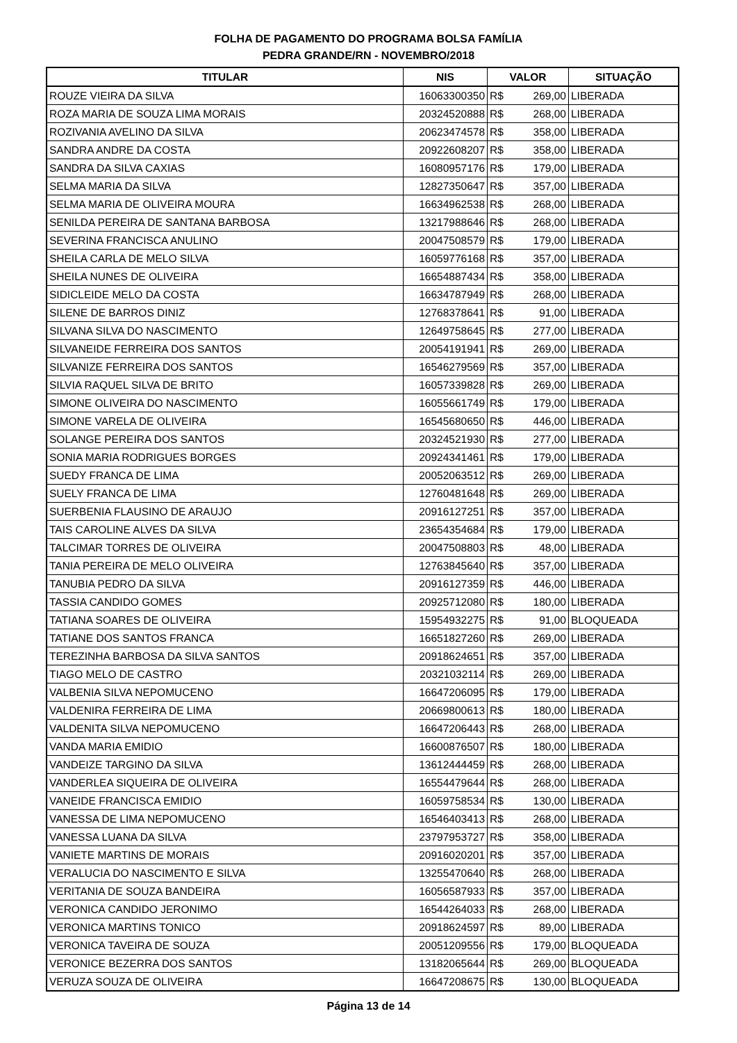FOLHA DE PAGAMENTO DO PROGRAMA BOLSA FAMÍLIA
PEDRA GRANDE/RN - NOVEMBRO/2018
| TITULAR | NIS | VALOR | SITUAÇÃO |
| --- | --- | --- | --- |
| ROUZE VIEIRA DA SILVA | 16063300350 | R$ 269,00 | LIBERADA |
| ROZA MARIA DE SOUZA LIMA MORAIS | 20324520888 | R$ 268,00 | LIBERADA |
| ROZIVANIA AVELINO DA SILVA | 20623474578 | R$ 358,00 | LIBERADA |
| SANDRA ANDRE DA COSTA | 20922608207 | R$ 358,00 | LIBERADA |
| SANDRA DA SILVA CAXIAS | 16080957176 | R$ 179,00 | LIBERADA |
| SELMA MARIA DA SILVA | 12827350647 | R$ 357,00 | LIBERADA |
| SELMA MARIA DE OLIVEIRA MOURA | 16634962538 | R$ 268,00 | LIBERADA |
| SENILDA PEREIRA DE SANTANA BARBOSA | 13217988646 | R$ 268,00 | LIBERADA |
| SEVERINA FRANCISCA ANULINO | 20047508579 | R$ 179,00 | LIBERADA |
| SHEILA CARLA DE MELO SILVA | 16059776168 | R$ 357,00 | LIBERADA |
| SHEILA NUNES DE OLIVEIRA | 16654887434 | R$ 358,00 | LIBERADA |
| SIDICLEIDE MELO DA COSTA | 16634787949 | R$ 268,00 | LIBERADA |
| SILENE DE BARROS DINIZ | 12768378641 | R$ 91,00 | LIBERADA |
| SILVANA SILVA DO NASCIMENTO | 12649758645 | R$ 277,00 | LIBERADA |
| SILVANEIDE FERREIRA DOS SANTOS | 20054191941 | R$ 269,00 | LIBERADA |
| SILVANIZE FERREIRA DOS SANTOS | 16546279569 | R$ 357,00 | LIBERADA |
| SILVIA RAQUEL SILVA DE BRITO | 16057339828 | R$ 269,00 | LIBERADA |
| SIMONE OLIVEIRA DO NASCIMENTO | 16055661749 | R$ 179,00 | LIBERADA |
| SIMONE VARELA DE OLIVEIRA | 16545680650 | R$ 446,00 | LIBERADA |
| SOLANGE PEREIRA DOS SANTOS | 20324521930 | R$ 277,00 | LIBERADA |
| SONIA MARIA RODRIGUES BORGES | 20924341461 | R$ 179,00 | LIBERADA |
| SUEDY FRANCA DE LIMA | 20052063512 | R$ 269,00 | LIBERADA |
| SUELY FRANCA DE LIMA | 12760481648 | R$ 269,00 | LIBERADA |
| SUERBENIA FLAUSINO DE ARAUJO | 20916127251 | R$ 357,00 | LIBERADA |
| TAIS CAROLINE ALVES DA SILVA | 23654354684 | R$ 179,00 | LIBERADA |
| TALCIMAR TORRES DE OLIVEIRA | 20047508803 | R$ 48,00 | LIBERADA |
| TANIA PEREIRA DE MELO OLIVEIRA | 12763845640 | R$ 357,00 | LIBERADA |
| TANUBIA PEDRO DA SILVA | 20916127359 | R$ 446,00 | LIBERADA |
| TASSIA CANDIDO GOMES | 20925712080 | R$ 180,00 | LIBERADA |
| TATIANA SOARES DE OLIVEIRA | 15954932275 | R$ 91,00 | BLOQUEADA |
| TATIANE DOS SANTOS FRANCA | 16651827260 | R$ 269,00 | LIBERADA |
| TEREZINHA BARBOSA DA SILVA SANTOS | 20918624651 | R$ 357,00 | LIBERADA |
| TIAGO MELO DE CASTRO | 20321032114 | R$ 269,00 | LIBERADA |
| VALBENIA SILVA NEPOMUCENO | 16647206095 | R$ 179,00 | LIBERADA |
| VALDENIRA FERREIRA DE LIMA | 20669800613 | R$ 180,00 | LIBERADA |
| VALDENITA SILVA NEPOMUCENO | 16647206443 | R$ 268,00 | LIBERADA |
| VANDA MARIA EMIDIO | 16600876507 | R$ 180,00 | LIBERADA |
| VANDEIZE TARGINO DA SILVA | 13612444459 | R$ 268,00 | LIBERADA |
| VANDERLEA SIQUEIRA DE OLIVEIRA | 16554479644 | R$ 268,00 | LIBERADA |
| VANEIDE FRANCISCA EMIDIO | 16059758534 | R$ 130,00 | LIBERADA |
| VANESSA DE LIMA NEPOMUCENO | 16546403413 | R$ 268,00 | LIBERADA |
| VANESSA LUANA DA SILVA | 23797953727 | R$ 358,00 | LIBERADA |
| VANIETE MARTINS DE MORAIS | 20916020201 | R$ 357,00 | LIBERADA |
| VERALUCIA DO NASCIMENTO E SILVA | 13255470640 | R$ 268,00 | LIBERADA |
| VERITANIA DE SOUZA BANDEIRA | 16056587933 | R$ 357,00 | LIBERADA |
| VERONICA CANDIDO JERONIMO | 16544264033 | R$ 268,00 | LIBERADA |
| VERONICA MARTINS TONICO | 20918624597 | R$ 89,00 | LIBERADA |
| VERONICA TAVEIRA DE SOUZA | 20051209556 | R$ 179,00 | BLOQUEADA |
| VERONICE BEZERRA DOS SANTOS | 13182065644 | R$ 269,00 | BLOQUEADA |
| VERUZA SOUZA DE OLIVEIRA | 16647208675 | R$ 130,00 | BLOQUEADA |
Página 13 de 14